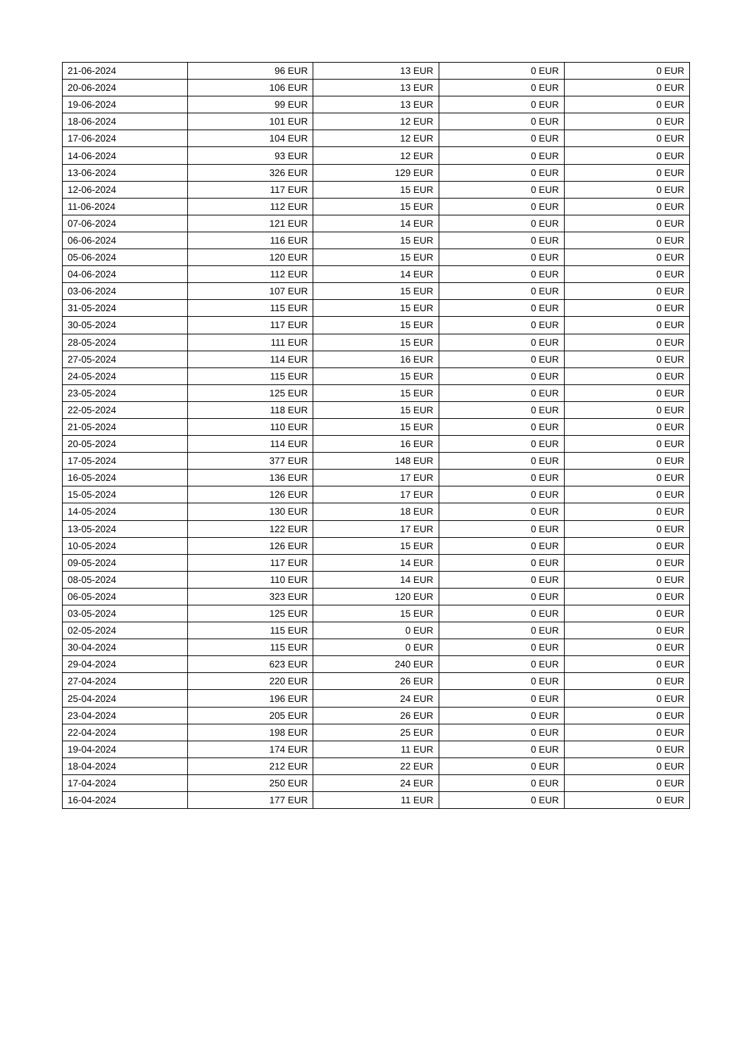| 21-06-2024 | 96 EUR | 13 EUR | 0 EUR | 0 EUR |
| 20-06-2024 | 106 EUR | 13 EUR | 0 EUR | 0 EUR |
| 19-06-2024 | 99 EUR | 13 EUR | 0 EUR | 0 EUR |
| 18-06-2024 | 101 EUR | 12 EUR | 0 EUR | 0 EUR |
| 17-06-2024 | 104 EUR | 12 EUR | 0 EUR | 0 EUR |
| 14-06-2024 | 93 EUR | 12 EUR | 0 EUR | 0 EUR |
| 13-06-2024 | 326 EUR | 129 EUR | 0 EUR | 0 EUR |
| 12-06-2024 | 117 EUR | 15 EUR | 0 EUR | 0 EUR |
| 11-06-2024 | 112 EUR | 15 EUR | 0 EUR | 0 EUR |
| 07-06-2024 | 121 EUR | 14 EUR | 0 EUR | 0 EUR |
| 06-06-2024 | 116 EUR | 15 EUR | 0 EUR | 0 EUR |
| 05-06-2024 | 120 EUR | 15 EUR | 0 EUR | 0 EUR |
| 04-06-2024 | 112 EUR | 14 EUR | 0 EUR | 0 EUR |
| 03-06-2024 | 107 EUR | 15 EUR | 0 EUR | 0 EUR |
| 31-05-2024 | 115 EUR | 15 EUR | 0 EUR | 0 EUR |
| 30-05-2024 | 117 EUR | 15 EUR | 0 EUR | 0 EUR |
| 28-05-2024 | 111 EUR | 15 EUR | 0 EUR | 0 EUR |
| 27-05-2024 | 114 EUR | 16 EUR | 0 EUR | 0 EUR |
| 24-05-2024 | 115 EUR | 15 EUR | 0 EUR | 0 EUR |
| 23-05-2024 | 125 EUR | 15 EUR | 0 EUR | 0 EUR |
| 22-05-2024 | 118 EUR | 15 EUR | 0 EUR | 0 EUR |
| 21-05-2024 | 110 EUR | 15 EUR | 0 EUR | 0 EUR |
| 20-05-2024 | 114 EUR | 16 EUR | 0 EUR | 0 EUR |
| 17-05-2024 | 377 EUR | 148 EUR | 0 EUR | 0 EUR |
| 16-05-2024 | 136 EUR | 17 EUR | 0 EUR | 0 EUR |
| 15-05-2024 | 126 EUR | 17 EUR | 0 EUR | 0 EUR |
| 14-05-2024 | 130 EUR | 18 EUR | 0 EUR | 0 EUR |
| 13-05-2024 | 122 EUR | 17 EUR | 0 EUR | 0 EUR |
| 10-05-2024 | 126 EUR | 15 EUR | 0 EUR | 0 EUR |
| 09-05-2024 | 117 EUR | 14 EUR | 0 EUR | 0 EUR |
| 08-05-2024 | 110 EUR | 14 EUR | 0 EUR | 0 EUR |
| 06-05-2024 | 323 EUR | 120 EUR | 0 EUR | 0 EUR |
| 03-05-2024 | 125 EUR | 15 EUR | 0 EUR | 0 EUR |
| 02-05-2024 | 115 EUR | 0 EUR | 0 EUR | 0 EUR |
| 30-04-2024 | 115 EUR | 0 EUR | 0 EUR | 0 EUR |
| 29-04-2024 | 623 EUR | 240 EUR | 0 EUR | 0 EUR |
| 27-04-2024 | 220 EUR | 26 EUR | 0 EUR | 0 EUR |
| 25-04-2024 | 196 EUR | 24 EUR | 0 EUR | 0 EUR |
| 23-04-2024 | 205 EUR | 26 EUR | 0 EUR | 0 EUR |
| 22-04-2024 | 198 EUR | 25 EUR | 0 EUR | 0 EUR |
| 19-04-2024 | 174 EUR | 11 EUR | 0 EUR | 0 EUR |
| 18-04-2024 | 212 EUR | 22 EUR | 0 EUR | 0 EUR |
| 17-04-2024 | 250 EUR | 24 EUR | 0 EUR | 0 EUR |
| 16-04-2024 | 177 EUR | 11 EUR | 0 EUR | 0 EUR |